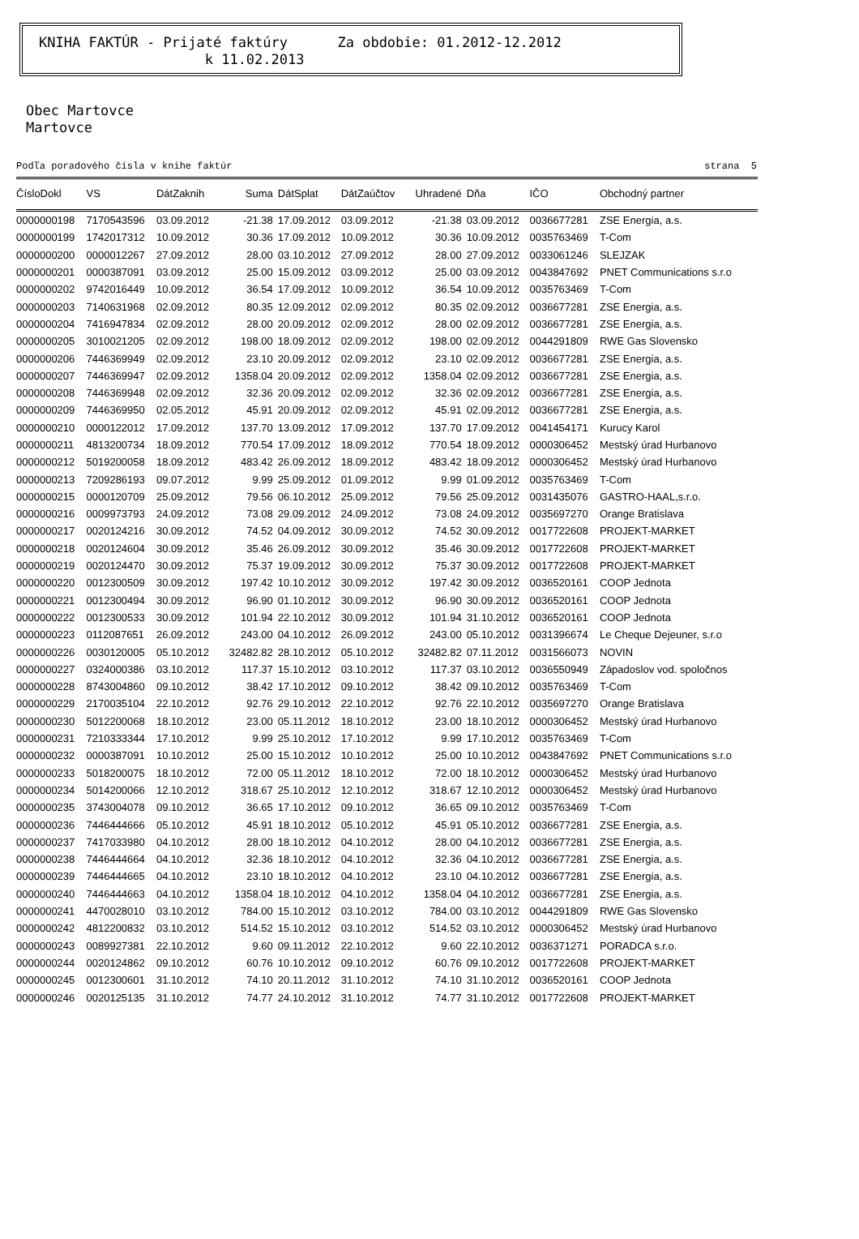KNIHA FAKTÚR - Prijaté faktúry Za obdobie: 01.2012-12.2012
k 11.02.2013
Obec Martovce
Martovce
Podľa poradového čísla v knihe faktúr strana 5
| ČísloDokl | VS | DátZaknih | Suma | DátSplat | DátZaúčtov | Uhradené | Dňa | IČO | Obchodný partner |
| --- | --- | --- | --- | --- | --- | --- | --- | --- | --- |
| 0000000198 | 7170543596 | 03.09.2012 | -21.38 | 17.09.2012 | 03.09.2012 | -21.38 | 03.09.2012 | 0036677281 | ZSE Energia, a.s. |
| 0000000199 | 1742017312 | 10.09.2012 | 30.36 | 17.09.2012 | 10.09.2012 | 30.36 | 10.09.2012 | 0035763469 | T-Com |
| 0000000200 | 0000012267 | 27.09.2012 | 28.00 | 03.10.2012 | 27.09.2012 | 28.00 | 27.09.2012 | 0033061246 | SLEJZAK |
| 0000000201 | 0000387091 | 03.09.2012 | 25.00 | 15.09.2012 | 03.09.2012 | 25.00 | 03.09.2012 | 0043847692 | PNET Communications s.r.o |
| 0000000202 | 9742016449 | 10.09.2012 | 36.54 | 17.09.2012 | 10.09.2012 | 36.54 | 10.09.2012 | 0035763469 | T-Com |
| 0000000203 | 7140631968 | 02.09.2012 | 80.35 | 12.09.2012 | 02.09.2012 | 80.35 | 02.09.2012 | 0036677281 | ZSE Energia, a.s. |
| 0000000204 | 7416947834 | 02.09.2012 | 28.00 | 20.09.2012 | 02.09.2012 | 28.00 | 02.09.2012 | 0036677281 | ZSE Energia, a.s. |
| 0000000205 | 3010021205 | 02.09.2012 | 198.00 | 18.09.2012 | 02.09.2012 | 198.00 | 02.09.2012 | 0044291809 | RWE Gas Slovensko |
| 0000000206 | 7446369949 | 02.09.2012 | 23.10 | 20.09.2012 | 02.09.2012 | 23.10 | 02.09.2012 | 0036677281 | ZSE Energia, a.s. |
| 0000000207 | 7446369947 | 02.09.2012 | 1358.04 | 20.09.2012 | 02.09.2012 | 1358.04 | 02.09.2012 | 0036677281 | ZSE Energia, a.s. |
| 0000000208 | 7446369948 | 02.09.2012 | 32.36 | 20.09.2012 | 02.09.2012 | 32.36 | 02.09.2012 | 0036677281 | ZSE Energia, a.s. |
| 0000000209 | 7446369950 | 02.05.2012 | 45.91 | 20.09.2012 | 02.09.2012 | 45.91 | 02.09.2012 | 0036677281 | ZSE Energia, a.s. |
| 0000000210 | 0000122012 | 17.09.2012 | 137.70 | 13.09.2012 | 17.09.2012 | 137.70 | 17.09.2012 | 0041454171 | Kurucy Karol |
| 0000000211 | 4813200734 | 18.09.2012 | 770.54 | 17.09.2012 | 18.09.2012 | 770.54 | 18.09.2012 | 0000306452 | Mestský úrad Hurbanovo |
| 0000000212 | 5019200058 | 18.09.2012 | 483.42 | 26.09.2012 | 18.09.2012 | 483.42 | 18.09.2012 | 0000306452 | Mestský úrad Hurbanovo |
| 0000000213 | 7209286193 | 09.07.2012 | 9.99 | 25.09.2012 | 01.09.2012 | 9.99 | 01.09.2012 | 0035763469 | T-Com |
| 0000000215 | 0000120709 | 25.09.2012 | 79.56 | 06.10.2012 | 25.09.2012 | 79.56 | 25.09.2012 | 0031435076 | GASTRO-HAAL,s.r.o. |
| 0000000216 | 0009973793 | 24.09.2012 | 73.08 | 29.09.2012 | 24.09.2012 | 73.08 | 24.09.2012 | 0035697270 | Orange Bratislava |
| 0000000217 | 0020124216 | 30.09.2012 | 74.52 | 04.09.2012 | 30.09.2012 | 74.52 | 30.09.2012 | 0017722608 | PROJEKT-MARKET |
| 0000000218 | 0020124604 | 30.09.2012 | 35.46 | 26.09.2012 | 30.09.2012 | 35.46 | 30.09.2012 | 0017722608 | PROJEKT-MARKET |
| 0000000219 | 0020124470 | 30.09.2012 | 75.37 | 19.09.2012 | 30.09.2012 | 75.37 | 30.09.2012 | 0017722608 | PROJEKT-MARKET |
| 0000000220 | 0012300509 | 30.09.2012 | 197.42 | 10.10.2012 | 30.09.2012 | 197.42 | 30.09.2012 | 0036520161 | COOP Jednota |
| 0000000221 | 0012300494 | 30.09.2012 | 96.90 | 01.10.2012 | 30.09.2012 | 96.90 | 30.09.2012 | 0036520161 | COOP Jednota |
| 0000000222 | 0012300533 | 30.09.2012 | 101.94 | 22.10.2012 | 30.09.2012 | 101.94 | 31.10.2012 | 0036520161 | COOP Jednota |
| 0000000223 | 0112087651 | 26.09.2012 | 243.00 | 04.10.2012 | 26.09.2012 | 243.00 | 05.10.2012 | 0031396674 | Le Cheque Dejeuner, s.r.o |
| 0000000226 | 0030120005 | 05.10.2012 | 32482.82 | 28.10.2012 | 05.10.2012 | 32482.82 | 07.11.2012 | 0031566073 | NOVIN |
| 0000000227 | 0324000386 | 03.10.2012 | 117.37 | 15.10.2012 | 03.10.2012 | 117.37 | 03.10.2012 | 0036550949 | Západoslov vod. spoločnos |
| 0000000228 | 8743004860 | 09.10.2012 | 38.42 | 17.10.2012 | 09.10.2012 | 38.42 | 09.10.2012 | 0035763469 | T-Com |
| 0000000229 | 2170035104 | 22.10.2012 | 92.76 | 29.10.2012 | 22.10.2012 | 92.76 | 22.10.2012 | 0035697270 | Orange Bratislava |
| 0000000230 | 5012200068 | 18.10.2012 | 23.00 | 05.11.2012 | 18.10.2012 | 23.00 | 18.10.2012 | 0000306452 | Mestský úrad Hurbanovo |
| 0000000231 | 7210333344 | 17.10.2012 | 9.99 | 25.10.2012 | 17.10.2012 | 9.99 | 17.10.2012 | 0035763469 | T-Com |
| 0000000232 | 0000387091 | 10.10.2012 | 25.00 | 15.10.2012 | 10.10.2012 | 25.00 | 10.10.2012 | 0043847692 | PNET Communications s.r.o |
| 0000000233 | 5018200075 | 18.10.2012 | 72.00 | 05.11.2012 | 18.10.2012 | 72.00 | 18.10.2012 | 0000306452 | Mestský úrad Hurbanovo |
| 0000000234 | 5014200066 | 12.10.2012 | 318.67 | 25.10.2012 | 12.10.2012 | 318.67 | 12.10.2012 | 0000306452 | Mestský úrad Hurbanovo |
| 0000000235 | 3743004078 | 09.10.2012 | 36.65 | 17.10.2012 | 09.10.2012 | 36.65 | 09.10.2012 | 0035763469 | T-Com |
| 0000000236 | 7446444666 | 05.10.2012 | 45.91 | 18.10.2012 | 05.10.2012 | 45.91 | 05.10.2012 | 0036677281 | ZSE Energia, a.s. |
| 0000000237 | 7417033980 | 04.10.2012 | 28.00 | 18.10.2012 | 04.10.2012 | 28.00 | 04.10.2012 | 0036677281 | ZSE Energia, a.s. |
| 0000000238 | 7446444664 | 04.10.2012 | 32.36 | 18.10.2012 | 04.10.2012 | 32.36 | 04.10.2012 | 0036677281 | ZSE Energia, a.s. |
| 0000000239 | 7446444665 | 04.10.2012 | 23.10 | 18.10.2012 | 04.10.2012 | 23.10 | 04.10.2012 | 0036677281 | ZSE Energia, a.s. |
| 0000000240 | 7446444663 | 04.10.2012 | 1358.04 | 18.10.2012 | 04.10.2012 | 1358.04 | 04.10.2012 | 0036677281 | ZSE Energia, a.s. |
| 0000000241 | 4470028010 | 03.10.2012 | 784.00 | 15.10.2012 | 03.10.2012 | 784.00 | 03.10.2012 | 0044291809 | RWE Gas Slovensko |
| 0000000242 | 4812200832 | 03.10.2012 | 514.52 | 15.10.2012 | 03.10.2012 | 514.52 | 03.10.2012 | 0000306452 | Mestský úrad Hurbanovo |
| 0000000243 | 0089927381 | 22.10.2012 | 9.60 | 09.11.2012 | 22.10.2012 | 9.60 | 22.10.2012 | 0036371271 | PORADCA s.r.o. |
| 0000000244 | 0020124862 | 09.10.2012 | 60.76 | 10.10.2012 | 09.10.2012 | 60.76 | 09.10.2012 | 0017722608 | PROJEKT-MARKET |
| 0000000245 | 0012300601 | 31.10.2012 | 74.10 | 20.11.2012 | 31.10.2012 | 74.10 | 31.10.2012 | 0036520161 | COOP Jednota |
| 0000000246 | 0020125135 | 31.10.2012 | 74.77 | 24.10.2012 | 31.10.2012 | 74.77 | 31.10.2012 | 0017722608 | PROJEKT-MARKET |